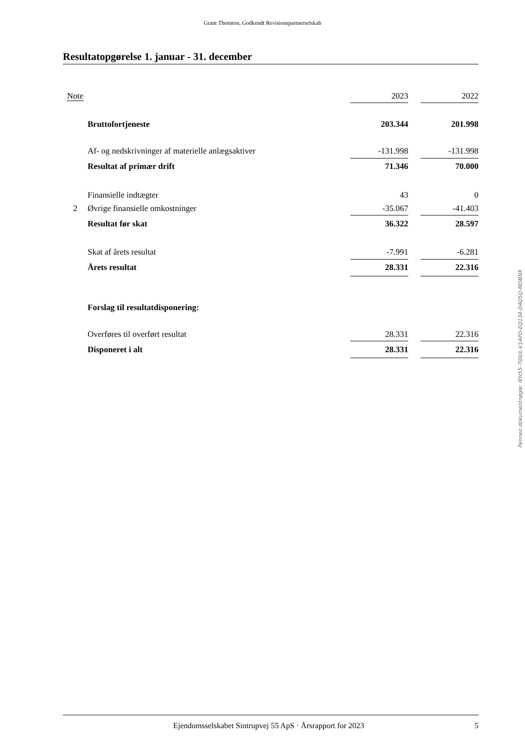Grant Thornton, Godkendt Revisionspartnerselskab
Resultatopgørelse 1. januar - 31. december
| Note | | 2023 | | 2022 |
| --- | --- | --- | --- | --- |
| | Bruttofortjeneste | 203.344 | | 201.998 |
| | Af- og nedskrivninger af materielle anlægsaktiver | -131.998 | | -131.998 |
| | Resultat af primær drift | 71.346 | | 70.000 |
| | Finansielle indtægter | 43 | | 0 |
| 2 | Øvrige finansielle omkostninger | -35.067 | | -41.403 |
| | Resultat før skat | 36.322 | | 28.597 |
| | Skat af årets resultat | -7.991 | | -6.281 |
| | Årets resultat | 28.331 | | 22.316 |
| | Forslag til resultatdisponering: | | | |
| | Overføres til overført resultat | 28.331 | | 22.316 |
| | Disponeret i alt | 28.331 | | 22.316 |
Penneo dokumentnøgle: IEH55-7IDUL-V1APD-EQ134-D4Q5Q-MDBNX
Ejendomsselskabet Sintrupvej 55 ApS · Årsrapport for 2023 5